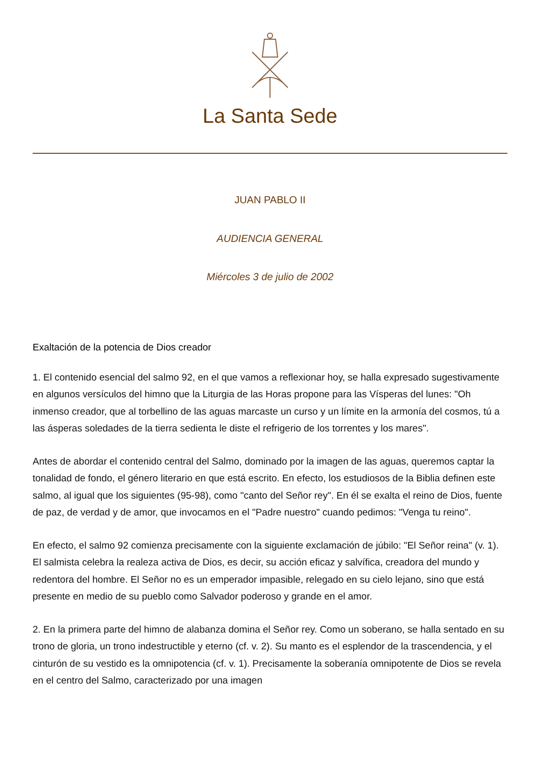La Santa Sede
JUAN PABLO II
AUDIENCIA GENERAL
Miércoles 3 de julio de 2002
Exaltación de la potencia de Dios creador
1. El contenido esencial del salmo 92, en el que vamos a reflexionar hoy, se halla expresado sugestivamente en algunos versículos del himno que la Liturgia de las Horas propone para las Vísperas del lunes: "Oh inmenso creador, que al torbellino de las aguas marcaste un curso y un límite en la armonía del cosmos, tú a las ásperas soledades de la tierra sedienta le diste el refrigerio de los torrentes y los mares".
Antes de abordar el contenido central del Salmo, dominado por la imagen de las aguas, queremos captar la tonalidad de fondo, el género literario en que está escrito. En efecto, los estudiosos de la Biblia definen este salmo, al igual que los siguientes (95-98), como "canto del Señor rey". En él se exalta el reino de Dios, fuente de paz, de verdad y de amor, que invocamos en el "Padre nuestro" cuando pedimos: "Venga tu reino".
En efecto, el salmo 92 comienza precisamente con la siguiente exclamación de júbilo: "El Señor reina" (v. 1). El salmista celebra la realeza activa de Dios, es decir, su acción eficaz y salvífica, creadora del mundo y redentora del hombre. El Señor no es un emperador impasible, relegado en su cielo lejano, sino que está presente en medio de su pueblo como Salvador poderoso y grande en el amor.
2. En la primera parte del himno de alabanza domina el Señor rey. Como un soberano, se halla sentado en su trono de gloria, un trono indestructible y eterno (cf. v. 2). Su manto es el esplendor de la trascendencia, y el cinturón de su vestido es la omnipotencia (cf. v. 1). Precisamente la soberanía omnipotente de Dios se revela en el centro del Salmo, caracterizado por una imagen